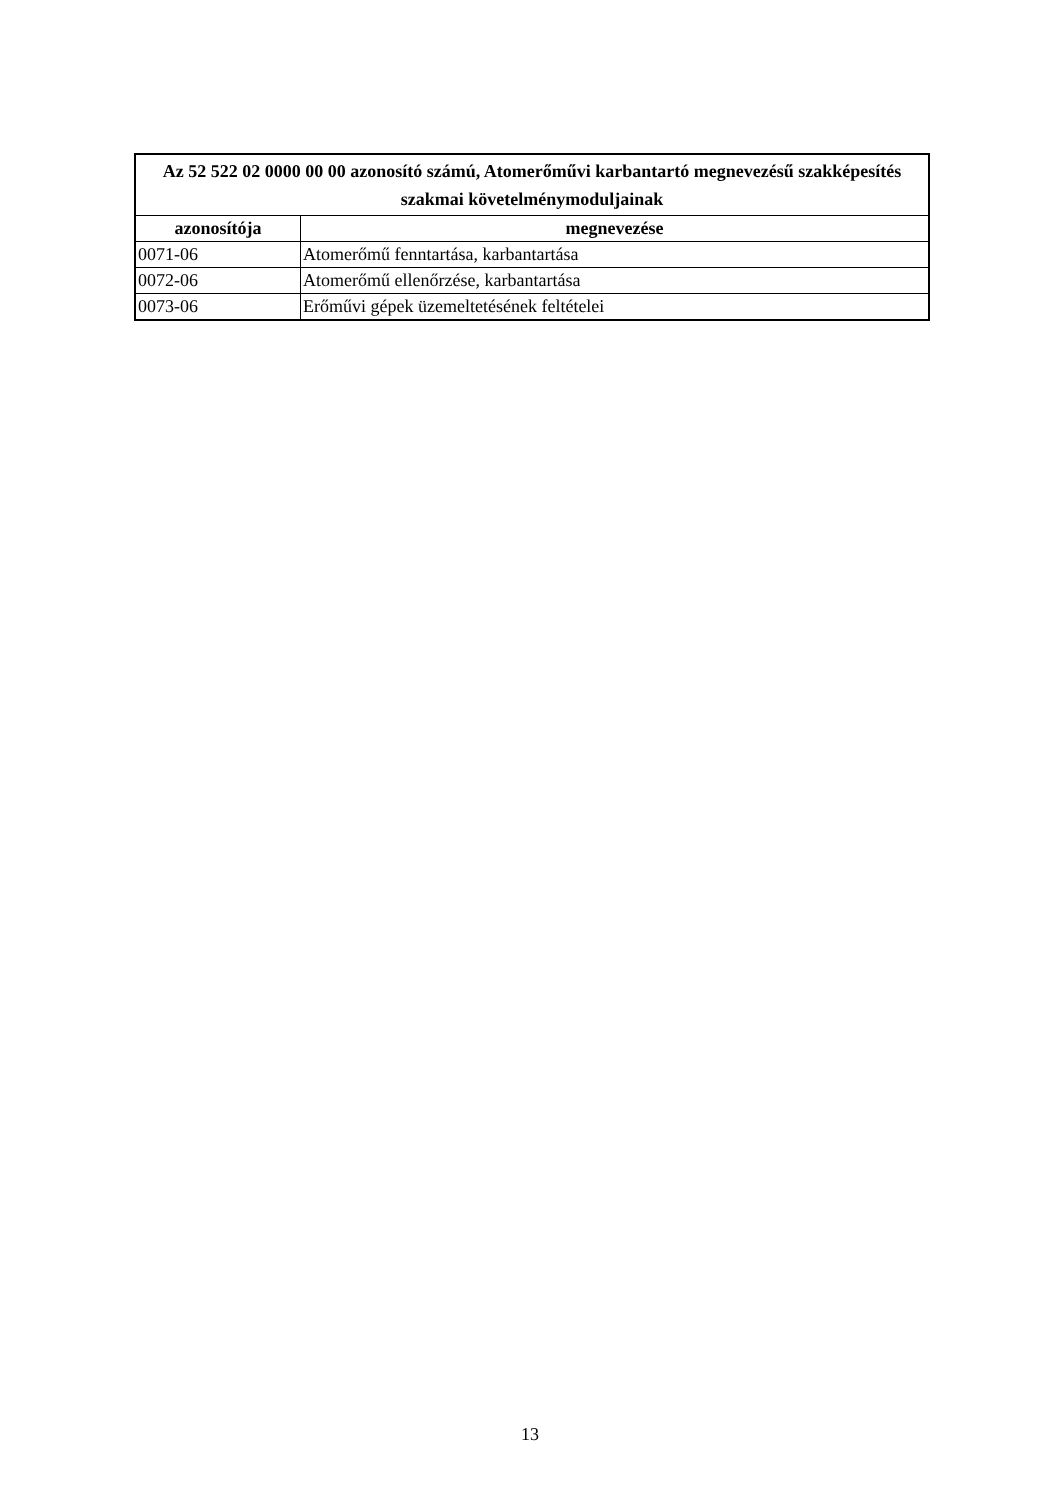| Az 52 522 02 0000 00 00 azonosító számú, Atomerőművi karbantartó megnevezésű szakképesítés szakmai követelménymoduljainak | |
| --- | --- |
| azonosítója | megnevezése |
| 0071-06 | Atomerőmű fenntartása, karbantartása |
| 0072-06 | Atomerőmű ellenőrzése, karbantartása |
| 0073-06 | Erőművi gépek üzemeltetésének feltételei |
13